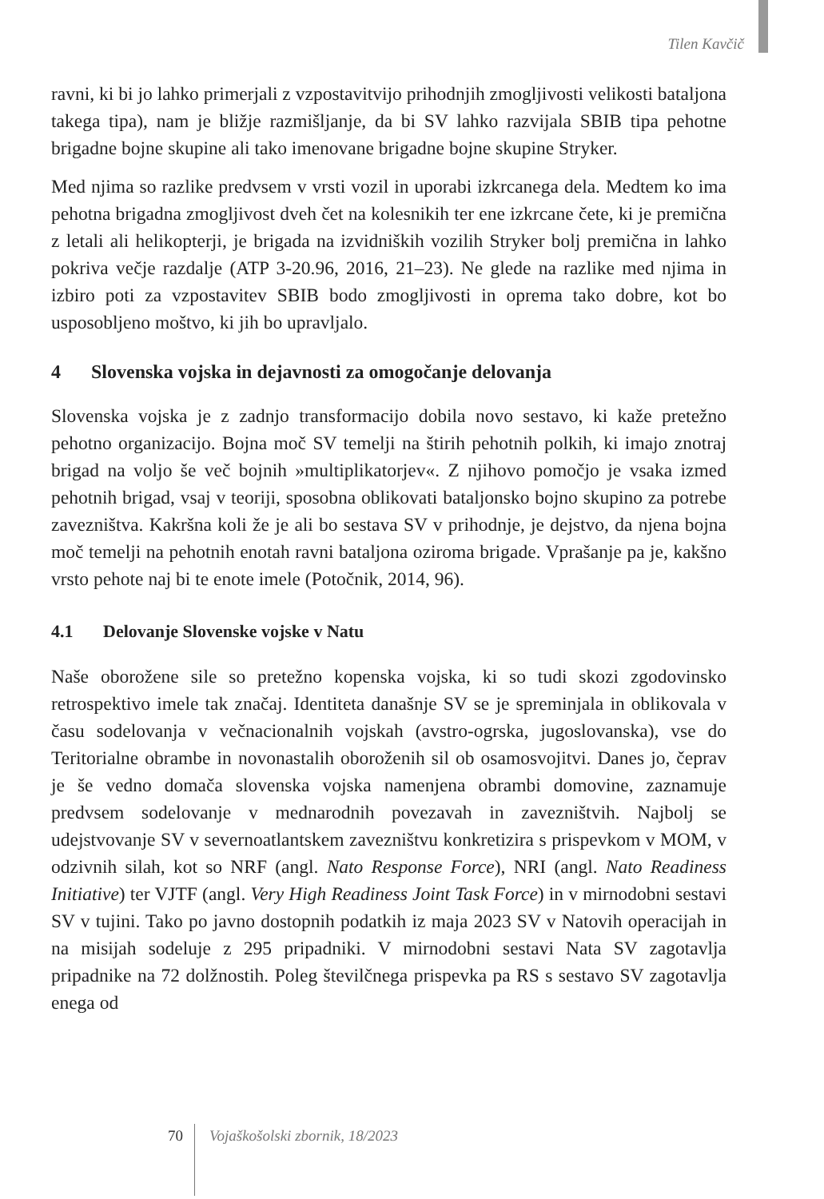Tilen Kavčič
ravni, ki bi jo lahko primerjali z vzpostavitvijo prihodnjih zmogljivosti velikosti bataljona takega tipa), nam je bližje razmišljanje, da bi SV lahko razvijala SBIB tipa pehotne brigadne bojne skupine ali tako imenovane brigadne bojne skupine Stryker.
Med njima so razlike predvsem v vrsti vozil in uporabi izkrcanega dela. Medtem ko ima pehotna brigadna zmogljivost dveh čet na kolesnikih ter ene izkrcane čete, ki je premična z letali ali helikopterji, je brigada na izvidniških vozilih Stryker bolj premična in lahko pokriva večje razdalje (ATP 3-20.96, 2016, 21–23). Ne glede na razlike med njima in izbiro poti za vzpostavitev SBIB bodo zmogljivosti in oprema tako dobre, kot bo usposobljeno moštvo, ki jih bo upravljalo.
4 Slovenska vojska in dejavnosti za omogočanje delovanja
Slovenska vojska je z zadnjo transformacijo dobila novo sestavo, ki kaže pretežno pehotno organizacijo. Bojna moč SV temelji na štirih pehotnih polkih, ki imajo znotraj brigad na voljo še več bojnih »multiplikatorjev«. Z njihovo pomočjo je vsaka izmed pehotnih brigad, vsaj v teoriji, sposobna oblikovati bataljonsko bojno skupino za potrebe zavezništva. Kakršna koli že je ali bo sestava SV v prihodnje, je dejstvo, da njena bojna moč temelji na pehotnih enotah ravni bataljona oziroma brigade. Vprašanje pa je, kakšno vrsto pehote naj bi te enote imele (Potočnik, 2014, 96).
4.1 Delovanje Slovenske vojske v Natu
Naše oborožene sile so pretežno kopenska vojska, ki so tudi skozi zgodovinsko retrospektivo imele tak značaj. Identiteta današnje SV se je spreminjala in oblikovala v času sodelovanja v večnacionalnih vojskah (avstro-ogrska, jugoslovanska), vse do Teritorialne obrambe in novonastalih oboroženih sil ob osamosvojitvi. Danes jo, čeprav je še vedno domača slovenska vojska namenjena obrambi domovine, zaznamuje predvsem sodelovanje v mednarodnih povezavah in zavezništvih. Najbolj se udejstvovanje SV v severnoatlantskem zavezništvu konkretizira s prispevkom v MOM, v odzivnih silah, kot so NRF (angl. Nato Response Force), NRI (angl. Nato Readiness Initiative) ter VJTF (angl. Very High Readiness Joint Task Force) in v mirnodobni sestavi SV v tujini. Tako po javno dostopnih podatkih iz maja 2023 SV v Natovih operacijah in na misijah sodeluje z 295 pripadniki. V mirnodobni sestavi Nata SV zagotavlja pripadnike na 72 dolžnostih. Poleg številčnega prispevka pa RS s sestavo SV zagotavlja enega od
70 Vojaškošolski zbornik, 18/2023